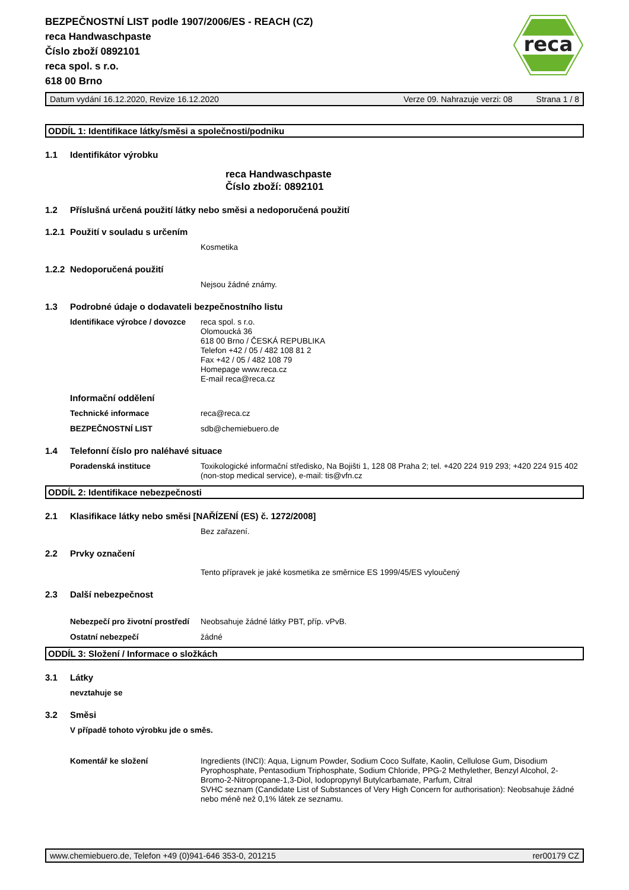reca
BEZPEČNOSTNÍ LIST podle 1907/2006/ES - REACH (CZ)
reca Handwaschpaste
Číslo zboží 0892101
reca spol. s r.o.
618 00 Brno
Datum vydání 16.12.2020, Revize 16.12.2020 Verze 09. Nahrazuje verzi: 08 Strana 1 / 8
ODDÍL 1: Identifikace látky/směsi a společnosti/podniku
1.1 Identifikátor výrobku
reca Handwaschpaste
Číslo zboží: 0892101
1.2 Příslušná určená použití látky nebo směsi a nedoporučená použití
1.2.1 Použití v souladu s určením
Kosmetika
1.2.2 Nedoporučená použití
Nejsou žádné známy.
1.3 Podrobné údaje o dodavateli bezpečnostního listu
Identifikace výrobce / dovozce reca spol. s r.o.
Olomoucká 36
618 00 Brno / ČESKÁ REPUBLIKA
Telefon +42 / 05 / 482 108 81 2
Fax +42 / 05 / 482 108 79
Homepage www.reca.cz
E-mail reca@reca.cz
Informační oddělení
Technické informace reca@reca.cz
BEZPEČNOSTNÍ LIST sdb@chemiebuero.de
1.4 Telefonní číslo pro naléhavé situace
Poradenská instituce Toxikologické informační středisko, Na Bojišti 1, 128 08 Praha 2; tel. +420 224 919 293; +420 224 915 402 (non-stop medical service), e-mail: tis@vfn.cz
ODDÍL 2: Identifikace nebezpečnosti
2.1 Klasifikace látky nebo směsi [NAŘÍZENÍ (ES) č. 1272/2008]
Bez zařazení.
2.2 Prvky označení
Tento přípravek je jaké kosmetika ze směrnice ES 1999/45/ES vyloučený
2.3 Další nebezpečnost
Nebezpečí pro životní prostředí Neobsahuje žádné látky PBT, příp. vPvB.
Ostatní nebezpečí žádné
ODDÍL 3: Složení / Informace o složkách
3.1 Látky
nevztahuje se
3.2 Směsi
V případě tohoto výrobku jde o směs.
Komentář ke složení Ingredients (INCI): Aqua, Lignum Powder, Sodium Coco Sulfate, Kaolin, Cellulose Gum, Disodium Pyrophosphate, Pentasodium Triphosphate, Sodium Chloride, PPG-2 Methylether, Benzyl Alcohol, 2-Bromo-2-Nitropropane-1,3-Diol, Iodopropynyl Butylcarbamate, Parfum, Citral
SVHC seznam (Candidate List of Substances of Very High Concern for authorisation): Neobsahuje žádné nebo méně než 0,1% látek ze seznamu.
www.chemiebuero.de, Telefon +49 (0)941-646 353-0, 201215 rer00179 CZ